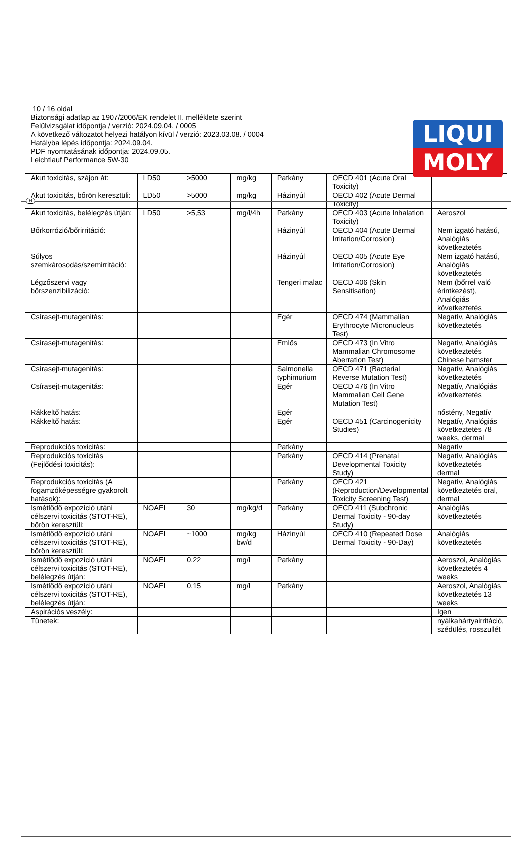LIQUI
MOLY
H
10 / 16 oldal
Biztonsági adatlap az 1907/2006/EK rendelet II. melléklete szerint
Felülvizsgálat időpontja / verzió: 2024.09.04. / 0005
A következő változatot helyezi hatályon kívül / verzió: 2023.03.08. / 0004
Hatályba lépés időpontja: 2024.09.04.
PDF nyomtatásának időpontja: 2024.09.05.
Leichtlauf Performance 5W-30
| Akut toxicitás, szájon át: | LD50 | >5000 | mg/kg | Patkány | OECD 401 (Acute Oral Toxicity) | |
| Akut toxicitás, bőrön keresztüli: | LD50 | >5000 | mg/kg | Házinyúl | OECD 402 (Acute Dermal Toxicity) | |
| Akut toxicitás, belélegzés útján: | LD50 | >5,53 | mg/l/4h | Patkány | OECD 403 (Acute Inhalation Toxicity) | Aeroszol |
| Bőrkorrózió/bőrirritáció: | | | | Házinyúl | OECD 404 (Acute Dermal Irritation/Corrosion) | Nem izgató hatású, Analógiás következtetés |
| Súlyos szemkárosodás/szemirritáció: | | | | Házinyúl | OECD 405 (Acute Eye Irritation/Corrosion) | Nem izgató hatású, Analógiás következtetés |
| Légzőszervi vagy bőrszenzibilizáció: | | | | Tengeri malac | OECD 406 (Skin Sensitisation) | Nem (bőrrel való érintkezést), Analógiás következtetés |
| Csírasejt-mutagenitás: | | | | Egér | OECD 474 (Mammalian Erythrocyte Micronucleus Test) | Negatív, Analógiás következtetés |
| Csírasejt-mutagenitás: | | | | Emlős | OECD 473 (In Vitro Mammalian Chromosome Aberration Test) | Negatív, Analógiás következtetés Chinese hamster |
| Csírasejt-mutagenitás: | | | | Salmonella typhimurium | OECD 471 (Bacterial Reverse Mutation Test) | Negatív, Analógiás következtetés |
| Csírasejt-mutagenitás: | | | | Egér | OECD 476 (In Vitro Mammalian Cell Gene Mutation Test) | Negatív, Analógiás következtetés |
| Rákkeltő hatás: | | | | Egér | | nőstény, Negatív |
| Rákkeltő hatás: | | | | Egér | OECD 451 (Carcinogenicity Studies) | Negatív, Analógiás következtetés 78 weeks, dermal |
| Reprodukciós toxicitás: | | | | Patkány | | Negatív |
| Reprodukciós toxicitás (Fejlődési toxicitás): | | | | Patkány | OECD 414 (Prenatal Developmental Toxicity Study) | Negatív, Analógiás következtetés dermal |
| Reprodukciós toxicitás (A fogamzóképességre gyakorolt hatások): | | | | Patkány | OECD 421 (Reproduction/Developmental Toxicity Screening Test) | Negatív, Analógiás következtetés oral, dermal |
| Ismétlődő expozíció utáni célszervi toxicitás (STOT-RE), bőrön keresztüli: | NOAEL | 30 | mg/kg/d | Patkány | OECD 411 (Subchronic Dermal Toxicity - 90-day Study) | Analógiás következtetés |
| Ismétlődő expozíció utáni célszervi toxicitás (STOT-RE), bőrön keresztüli: | NOAEL | ~1000 | mg/kg bw/d | Házinyúl | OECD 410 (Repeated Dose Dermal Toxicity - 90-Day) | Analógiás következtetés |
| Ismétlődő expozíció utáni célszervi toxicitás (STOT-RE), belélegzés útján: | NOAEL | 0,22 | mg/l | Patkány | | Aeroszol, Analógiás következtetés 4 weeks |
| Ismétlődő expozíció utáni célszervi toxicitás (STOT-RE), belélegzés útján: | NOAEL | 0,15 | mg/l | Patkány | | Aeroszol, Analógiás következtetés 13 weeks |
| Aspirációs veszély: | | | | | | Igen |
| Tünetek: | | | | | | nyálkahártyairritáció, szédülés, rosszullét |